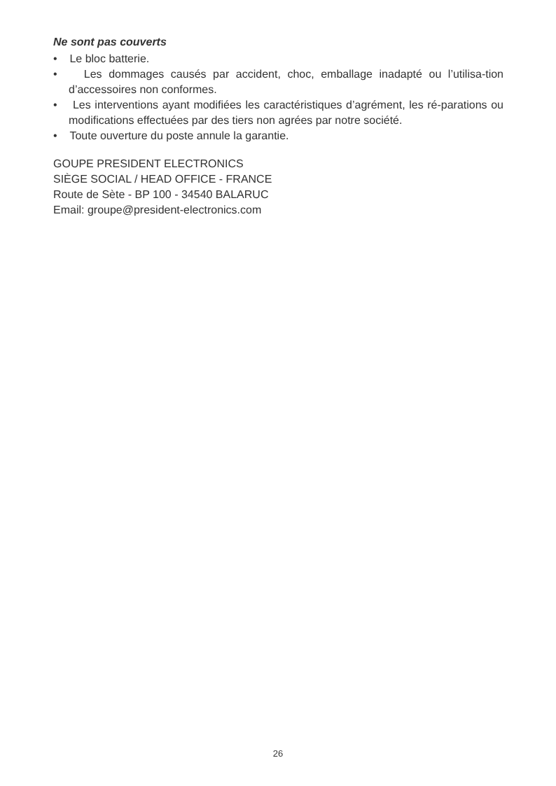Ne sont pas couverts
• Le bloc batterie.
• Les dommages causés par accident, choc, emballage inadapté ou l’utilisa-tion d’accessoires non conformes.
• Les interventions ayant modifiées les caractéristiques d’agrément, les ré-parations ou modifications effectuées par des tiers non agrées par notre société.
• Toute ouverture du poste annule la garantie.
GOUPE PRESIDENT ELECTRONICS
SIÈGE SOCIAL / HEAD OFFICE - FRANCE
Route de Sète - BP 100 - 34540 BALARUC
Email: groupe@president-electronics.com
26